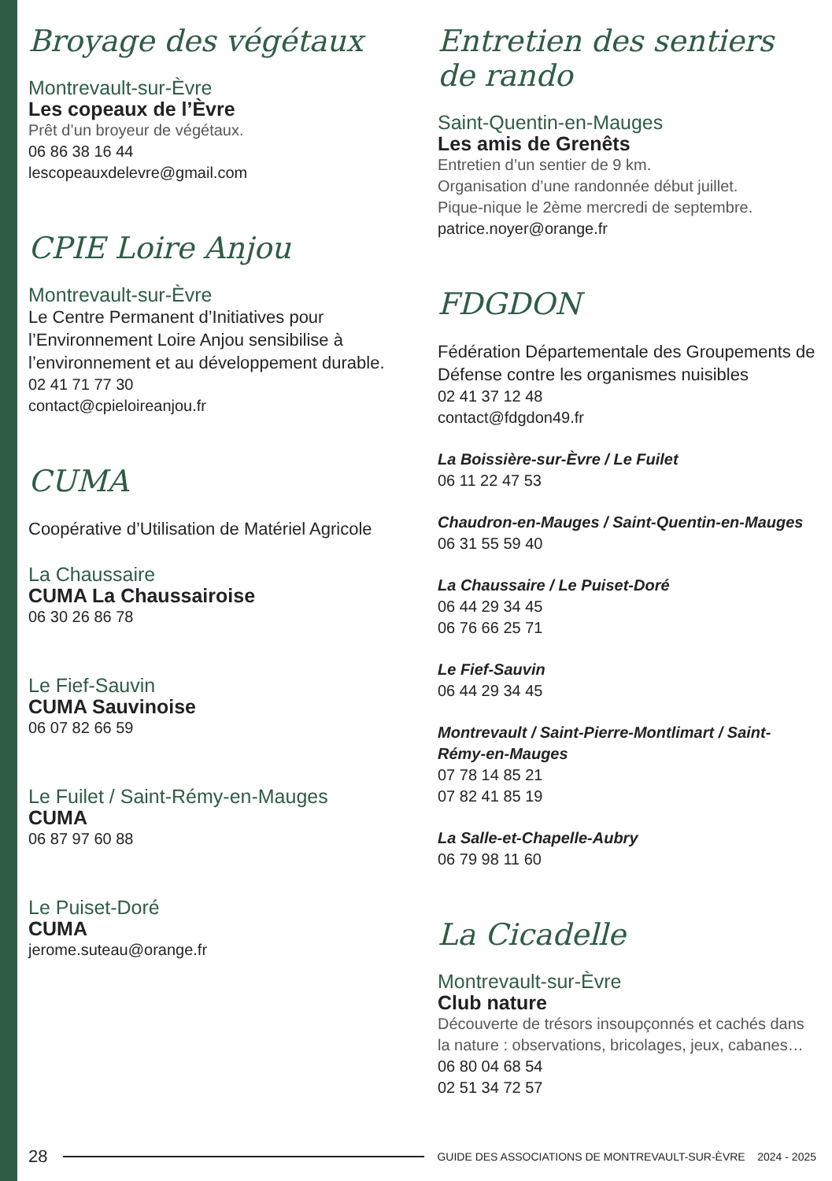Broyage des végétaux
Montrevault-sur-Èvre
Les copeaux de l’Èvre
Prêt d’un broyeur de végétaux.
06 86 38 16 44
lescopeauxdelevre@gmail.com
CPIE Loire Anjou
Montrevault-sur-Èvre
Le Centre Permanent d’Initiatives pour l’Environnement Loire Anjou sensibilise à l’environnement et au développement durable.
02 41 71 77 30
contact@cpieloireanjou.fr
CUMA
Coopérative d’Utilisation de Matériel Agricole
La Chaussaire
CUMA La Chaussairoise
06 30 26 86 78
Le Fief-Sauvin
CUMA Sauvinoise
06 07 82 66 59
Le Fuilet / Saint-Rémy-en-Mauges
CUMA
06 87 97 60 88
Le Puiset-Doré
CUMA
jerome.suteau@orange.fr
Entretien des sentiers de rando
Saint-Quentin-en-Mauges
Les amis de Grenêts
Entretien d’un sentier de 9 km.
Organisation d’une randonnée début juillet.
Pique-nique le 2ème mercredi de septembre.
patrice.noyer@orange.fr
FDGDON
Fédération Départementale des Groupements de Défense contre les organismes nuisibles
02 41 37 12 48
contact@fdgdon49.fr
La Boissière-sur-Èvre / Le Fuilet
06 11 22 47 53
Chaudron-en-Mauges / Saint-Quentin-en-Mauges
06 31 55 59 40
La Chaussaire / Le Puiset-Doré
06 44 29 34 45
06 76 66 25 71
Le Fief-Sauvin
06 44 29 34 45
Montrevault / Saint-Pierre-Montlimart / Saint-Rémy-en-Mauges
07 78 14 85 21
07 82 41 85 19
La Salle-et-Chapelle-Aubry
06 79 98 11 60
La Cicadelle
Montrevault-sur-Èvre
Club nature
Découverte de trésors insoupçonnés et cachés dans la nature : observations, bricolages, jeux, cabanes…
06 80 04 68 54
02 51 34 72 57
28 GUIDE DES ASSOCIATIONS DE MONTREVAULT-SUR-ÈVRE 2024 - 2025